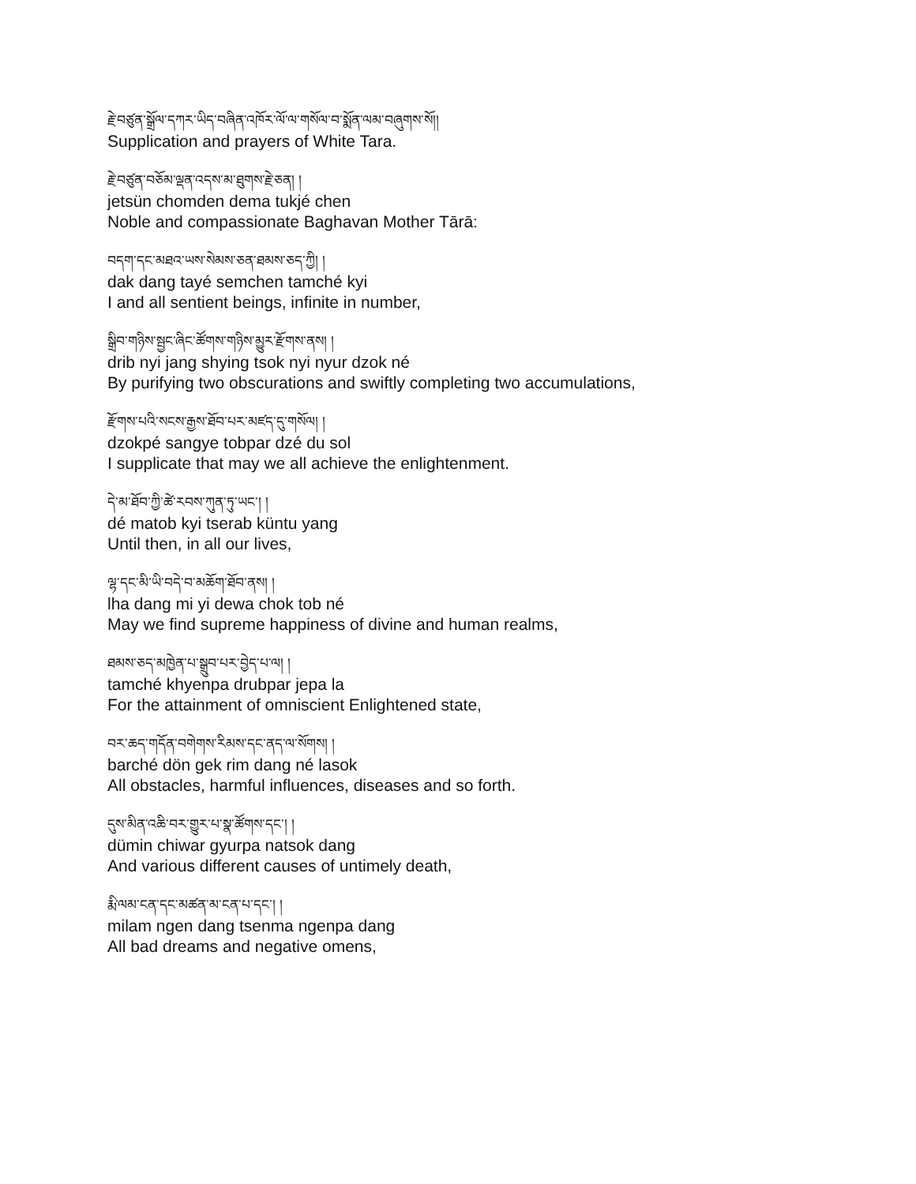རྗེ་བཙུན་སྒྲོལ་དཀར་ཡིད་བཞིན་འཁོར་ལོ་ལ་གསོལ་བ་སྨོན་ལམ་བཞུགས་སོ།།
Supplication and prayers of White Tara.
རྗེ་བཙུན་བཅོམ་ལྡན་འདས་མ་ཐུགས་རྗེ་ཅན། །
jetsün chomden dema tukjé chen
Noble and compassionate Baghavan Mother Tārā:
བདག་དང་མཐའ་ཡས་སེམས་ཅན་ཐམས་ཅད་ཀྱི། །
dak dang tayé semchen tamché kyi
I and all sentient beings, infinite in number,
སྒྲིབ་གཉིས་སྦྱང་ཞིང་ཚོགས་གཉིས་མྱུར་རྫོགས་ནས། །
drib nyi jang shying tsok nyi nyur dzok né
By purifying two obscurations and swiftly completing two accumulations,
རྫོགས་པའི་སངས་རྒྱས་ཐོབ་པར་མཛད་དུ་གསོལ། །
dzokpé sangye tobpar dzé du sol
I supplicate that may we all achieve the enlightenment.
དེ་མ་ཐོབ་ཀྱི་ཚེ་རབས་ཀུན་ཏུ་ཡང་། །
dé matob kyi tserab küntu yang
Until then, in all our lives,
ལྷ་དང་མི་ཡི་བདེ་བ་མཆོག་ཐོབ་ནས། །
lha dang mi yi dewa chok tob né
May we find supreme happiness of divine and human realms,
ཐམས་ཅད་མཁྱེན་པ་སྒྲུབ་པར་བྱེད་པ་ལ། །
tamché khyenpa drubpar jepa la
For the attainment of omniscient Enlightened state,
བར་ཆད་གདོན་བགེགས་རིམས་དང་ནད་ལ་སོགས། །
barché dön gek rim dang né lasok
All obstacles, harmful influences, diseases and so forth.
དུས་མིན་འཆི་བར་གྱུར་པ་སྣ་ཚོགས་དང་། །
dümin chiwar gyurpa natsok dang
And various different causes of untimely death,
རྨི་ལམ་ངན་དང་མཚན་མ་ངན་པ་དང་། །
milam ngen dang tsenma ngenpa dang
All bad dreams and negative omens,